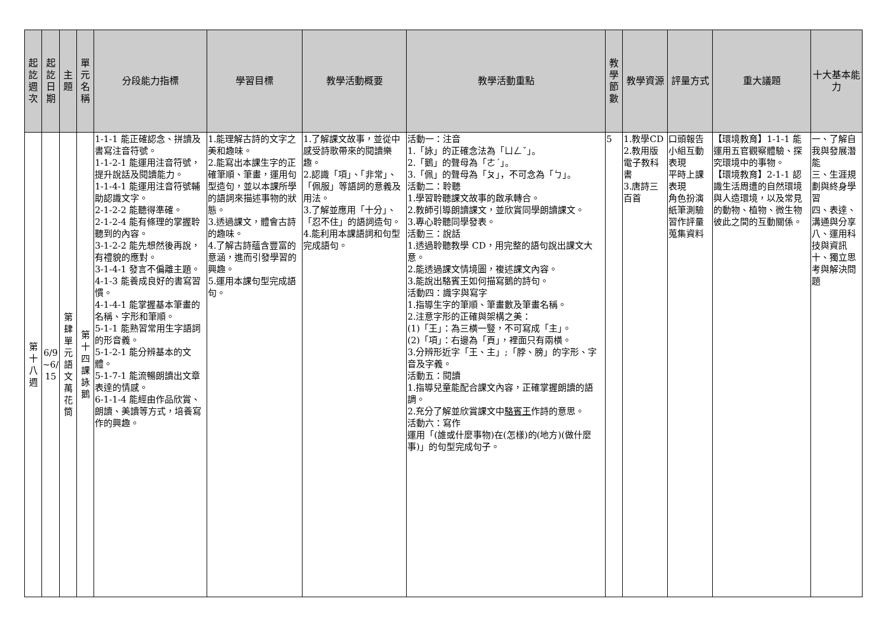| 起訖週次 | 起訖日期 | 主題 | 單元名稱 | 分段能力指標 | 學習目標 | 教學活動概要 | 教學活動重點 | 教學節數 | 教學資源 | 評量方式 | 重大議題 | 十大基本能力 |
| --- | --- | --- | --- | --- | --- | --- | --- | --- | --- | --- | --- | --- |
| 第十八週 | 6/9 ~6/ 15 | 第肆單元語文萬花筒 | 第十四課詠鵝 | 1-1-1 能正確認念、拼讀及書寫注音符號。 1-1-2-1 能運用注音符號，提升說話及閱讀能力。 1-1-4-1 能運用注音符號輔助認識文字。 2-1-2-2 能聽得準確。 2-1-2-4 能有條理的掌握聆聽到的內容。 3-1-2-2 能先想然後再說，有禮貌的應對。 3-1-4-1 發言不偏離主題。 4-1-3 能養成良好的書寫習慣。 4-1-4-1 能掌握基本筆畫的名稱、字形和筆順。 5-1-1 能熟習常用生字語詞的形音義。 5-1-2-1 能分辨基本的文體。 5-1-7-1 能流暢朗讀出文章表達的情感。 6-1-1-4 能經由作品欣賞、朗讀、美讀等方式，培養寫作的興趣。 | 1.能理解古詩的文字之美和趣味。 2.能寫出本課生字的正確筆順、筆畫，運用句型造句，並以本課所學的語詞來描述事物的狀態。 3.透過課文，體會古詩的趣味。 4.了解古詩蘊含豐富的意涵，進而引發學習的興趣。 5.運用本課句型完成語句。 | 1.了解課文故事，並從中感受詩歌帶來的閱讀樂趣。 2.認識「項」、「非常」、「佩服」等語詞的意義及用法。 3.了解並應用「十分」、「忍不住」的語詞造句。 4.能利用本課語詞和句型完成語句。 | 活動一：注音 1.「詠」的正確念法為「ㄩㄥˇ」。 2.「鵝」的聲母為「ㄜˊ」。 3.「佩」的聲母為「ㄆ」，不可念為「ㄅ」。 活動二：聆聽 1.學習聆聽課文故事的啟承轉合。 2.教師引導朗讀課文，並欣賞同學朗讀課文。 3.專心聆聽同學發表。 活動三：說話 1.透過聆聽教學 CD，用完整的語句說出課文大意。 2.能透過課文情境圖，複述課文內容。 3.能說出駱賓王如何描寫鵝的詩句。 活動四：識字與寫字 1.指導生字的筆順、筆畫數及筆畫名稱。 2.注意字形的正確與架構之美： (1)「王」：為三橫一豎，不可寫成「主」。 (2)「項」：右邊為「頁」，裡面只有兩橫。 3.分辨形近字「王、主」;「脖、膀」的字形、字音及字義。 活動五：閱讀 1.指導兒童能配合課文內容，正確掌握朗讀的語調。 2.充分了解並欣賞課文中 駱賓王 作詩的意思。 活動六：寫作 運用「(誰或什麼事物)在(怎樣)的(地方)(做什麼事)」的句型完成句子。 | 5 | 1.教學CD 2.教用版電子教科書 3.唐詩三百首 | 口頭報告 小組互動表現 平時上課表現 角色扮演 紙筆測驗 習作評量 蒐集資料 | 【環境教育】1-1-1 能運用五官觀察體驗、探究環境中的事物。 【環境教育】2-1-1 認識生活周遭的自然環境與人造環境，以及常見的動物、植物、微生物彼此之間的互動關係。 | 一、了解自我與發展潛能 三、生涯規劃與終身學習 四、表達、溝通與分享 八、運用科技與資訊 十、獨立思考與解決問題 |